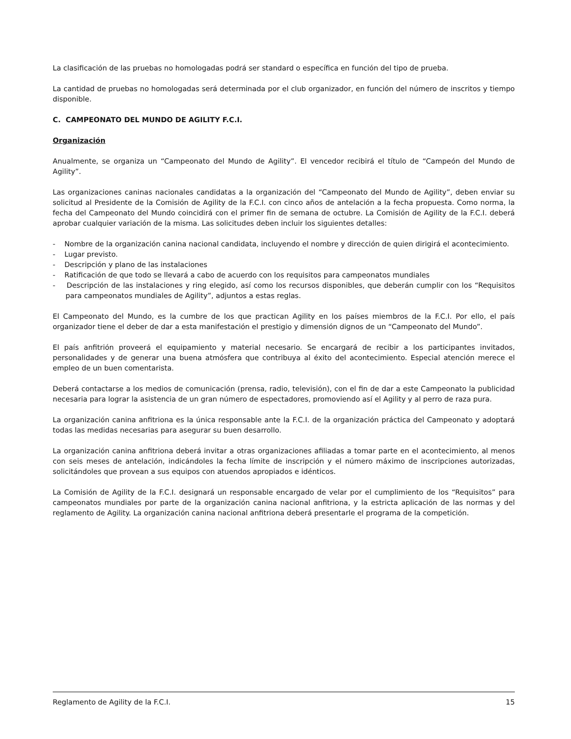La clasificación de las pruebas no homologadas podrá ser standard o específica en función del tipo de prueba.
La cantidad de pruebas no homologadas será determinada por el club organizador, en función del número de inscritos y tiempo disponible.
C. CAMPEONATO DEL MUNDO DE AGILITY F.C.I.
Organización
Anualmente, se organiza un “Campeonato del Mundo de Agility”. El vencedor recibirá el título de “Campeón del Mundo de Agility”.
Las organizaciones caninas nacionales candidatas a la organización del “Campeonato del Mundo de Agility”, deben enviar su solicitud al Presidente de la Comisión de Agility de la F.C.I. con cinco años de antelación a la fecha propuesta. Como norma, la fecha del Campeonato del Mundo coincidirá con el primer fin de semana de octubre. La Comisión de Agility de la F.C.I. deberá aprobar cualquier variación de la misma. Las solicitudes deben incluir los siguientes detalles:
- Nombre de la organización canina nacional candidata, incluyendo el nombre y dirección de quien dirigirá el acontecimiento.
- Lugar previsto.
- Descripción y plano de las instalaciones
- Ratificación de que todo se llevará a cabo de acuerdo con los requisitos para campeonatos mundiales
- Descripción de las instalaciones y ring elegido, así como los recursos disponibles, que deberán cumplir con los “Requisitos para campeonatos mundiales de Agility”, adjuntos a estas reglas.
El Campeonato del Mundo, es la cumbre de los que practican Agility en los países miembros de la F.C.I. Por ello, el país organizador tiene el deber de dar a esta manifestación el prestigio y dimensión dignos de un “Campeonato del Mundo”.
El país anfitrión proveerá el equipamiento y material necesario. Se encargará de recibir a los participantes invitados, personalidades y de generar una buena atmósfera que contribuya al éxito del acontecimiento. Especial atención merece el empleo de un buen comentarista.
Deberá contactarse a los medios de comunicación (prensa, radio, televisión), con el fin de dar a este Campeonato la publicidad necesaria para lograr la asistencia de un gran número de espectadores, promoviendo así el Agility y al perro de raza pura.
La organización canina anfitriona es la única responsable ante la F.C.I. de la organización práctica del Campeonato y adoptará todas las medidas necesarias para asegurar su buen desarrollo.
La organización canina anfitriona deberá invitar a otras organizaciones afiliadas a tomar parte en el acontecimiento, al menos con seis meses de antelación, indicándoles la fecha límite de inscripción y el número máximo de inscripciones autorizadas, solicitándoles que provean a sus equipos con atuendos apropiados e idénticos.
La Comisión de Agility de la F.C.I. designará un responsable encargado de velar por el cumplimiento de los “Requisitos” para campeonatos mundiales por parte de la organización canina nacional anfitriona, y la estricta aplicación de las normas y del reglamento de Agility. La organización canina nacional anfitriona deberá presentarle el programa de la competición.
Reglamento de Agility de la F.C.I. 15